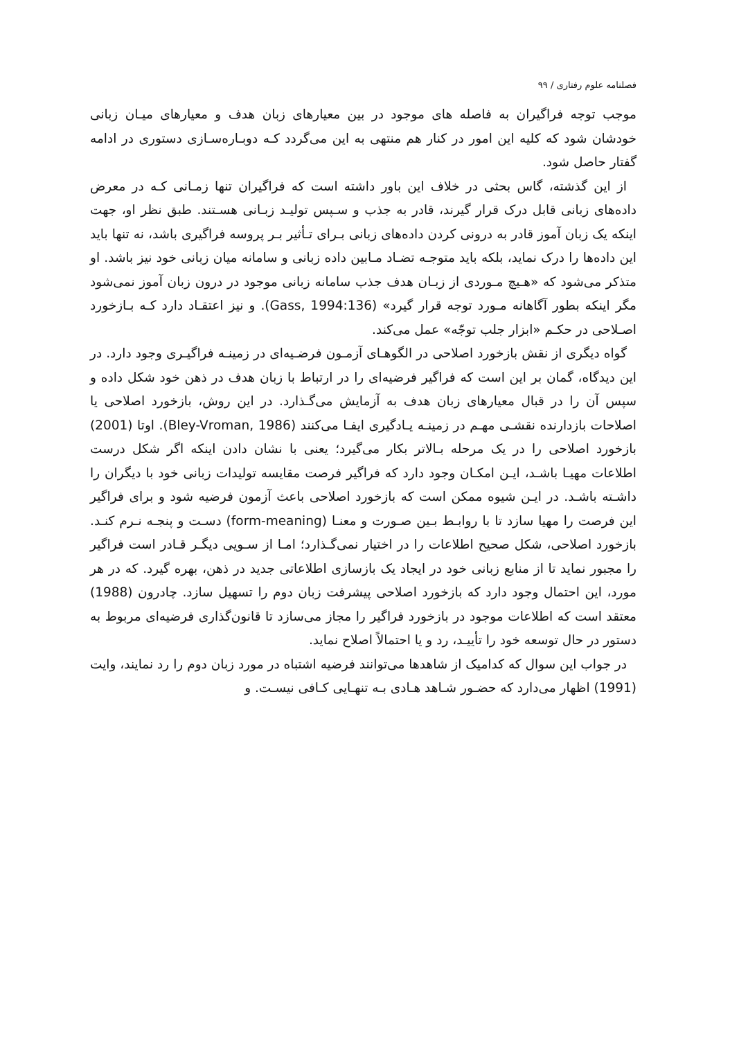فصلنامه علوم رفتاری / ۹۹
موجب توجه فراگیران به فاصله های موجود در بین معیارهای زبان هدف و معیارهای میـان زبانی خودشان شود که کلیه این امور در کنار هم منتهی به این می‌گردد کـه دوبـاره‌سـازی دستوری در ادامه گفتار حاصل شود.
از این گذشته، گاس بحثی در خلاف این باور داشته است که فراگیران تنها زمـانی کـه در معرض داده‌های زبانی قابل درک قرار گیرند، قادر به جذب و سـپس تولیـد زبـانی هسـتند. طبق نظر او، جهت اینکه یک زبان آموز قادر به درونی کردن داده‌های زبانی بـرای تـأثیر بـر پروسه فراگیری باشد، نه تنها باید این داده‌ها را درک نماید، بلکه باید متوجـه تضـاد مـابین داده زبانی و سامانه میان زبانی خود نیز باشد. او متذکر می‌شود که «هـیچ مـوردی از زبـان هدف جذب سامانه زبانی موجود در درون زبان آموز نمی‌شود مگر اینکه بطور آگاهانه مـورد توجه قرار گیرد» (Gass, 1994:136). و نیز اعتقـاد دارد کـه بـازخورد اصـلاحی در حکـم «ابزار جلب توجّه» عمل می‌کند.
گواه دیگری از نقش بازخورد اصلاحی در الگوهـای آزمـون فرضـیه‌ای در زمینـه فراگیـری وجود دارد. در این دیدگاه، گمان بر این است که فراگیر فرضیه‌ای را در ارتباط با زبان هدف در ذهن خود شکل داده و سپس آن را در قبال معیارهای زبان هدف به آزمایش می‌گـذارد. در این روش، بازخورد اصلاحی یا اصلاحات بازدارنده نقشـی مهـم در زمینـه یـادگیری ایفـا می‌کنند (Bley-Vroman, 1986). اوتا (2001) بازخورد اصلاحی را در یک مرحله بـالاتر بکار می‌گیرد؛ یعنی با نشان دادن اینکه اگر شکل درست اطلاعات مهیـا باشـد، ایـن امکـان وجود دارد که فراگیر فرصت مقایسه تولیدات زبانی خود با دیگران را داشـته باشـد. در ایـن شیوه ممکن است که بازخورد اصلاحی باعث آزمون فرضیه شود و برای فراگیر این فرصت را مهیا سازد تا با روابـط بـین صـورت و معنـا (form-meaning) دسـت و پنجـه نـرم کنـد. بازخورد اصلاحی، شکل صحیح اطلاعات را در اختیار نمی‌گـذارد؛ امـا از سـویی دیگـر قـادر است فراگیر را مجبور نماید تا از منابع زبانی خود در ایجاد یک بازسازی اطلاعاتی جدید در ذهن، بهره گیرد. که در هر مورد، این احتمال وجود دارد که بازخورد اصلاحی پیشرفت زبان دوم را تسهیل سازد. چادرون (1988) معتقد است که اطلاعات موجود در بازخورد فراگیر را مجاز می‌سازد تا قانون‌گذاری فرضیه‌ای مربوط به دستور در حال توسعه خود را تأییـد، رد و یا احتمالاً اصلاح نماید.
در جواب این سوال که کدامیک از شاهدها می‌توانند فرضیه اشتباه در مورد زبان دوم را رد نمایند، وایت (1991) اظهار می‌دارد که حضـور شـاهد هـادی بـه تنهـایی کـافی نیسـت. و